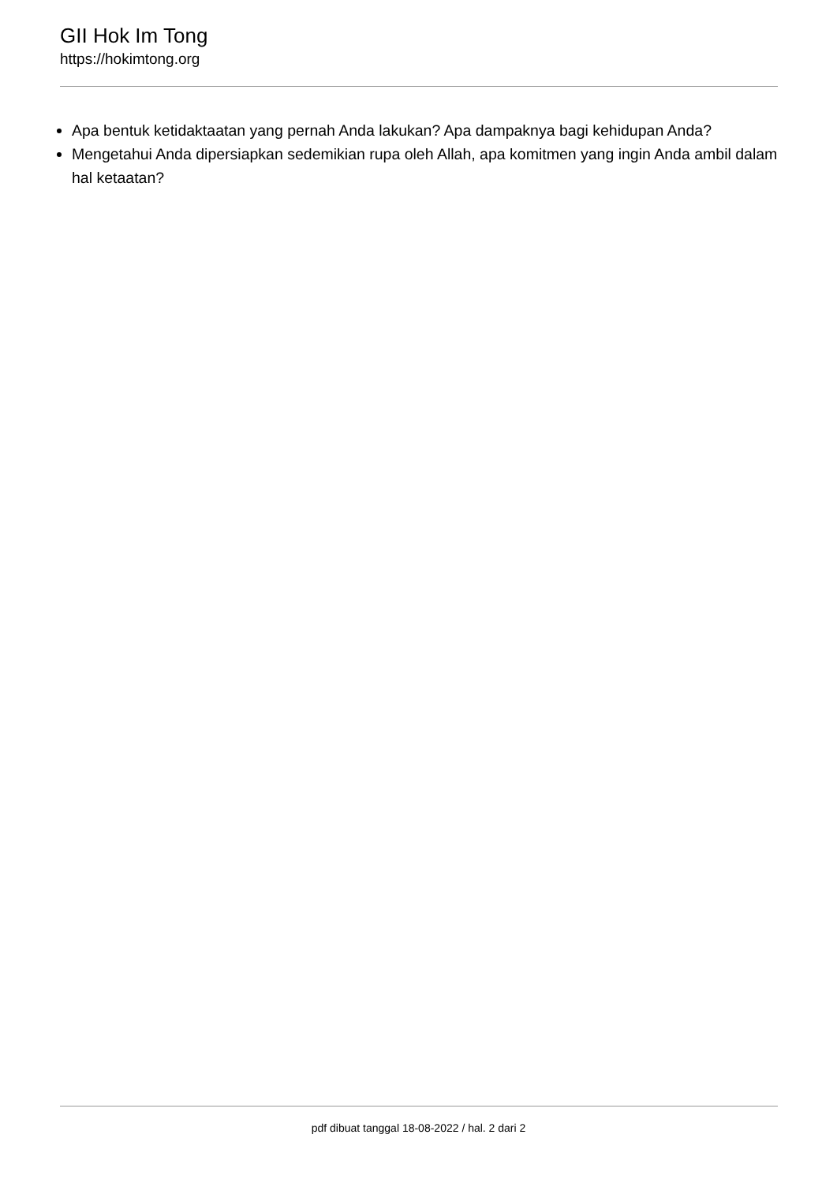GII Hok Im Tong
https://hokimtong.org
Apa bentuk ketidaktaatan yang pernah Anda lakukan? Apa dampaknya bagi kehidupan Anda?
Mengetahui Anda dipersiapkan sedemikian rupa oleh Allah, apa komitmen yang ingin Anda ambil dalam hal ketaatan?
pdf dibuat tanggal 18-08-2022 / hal. 2 dari 2